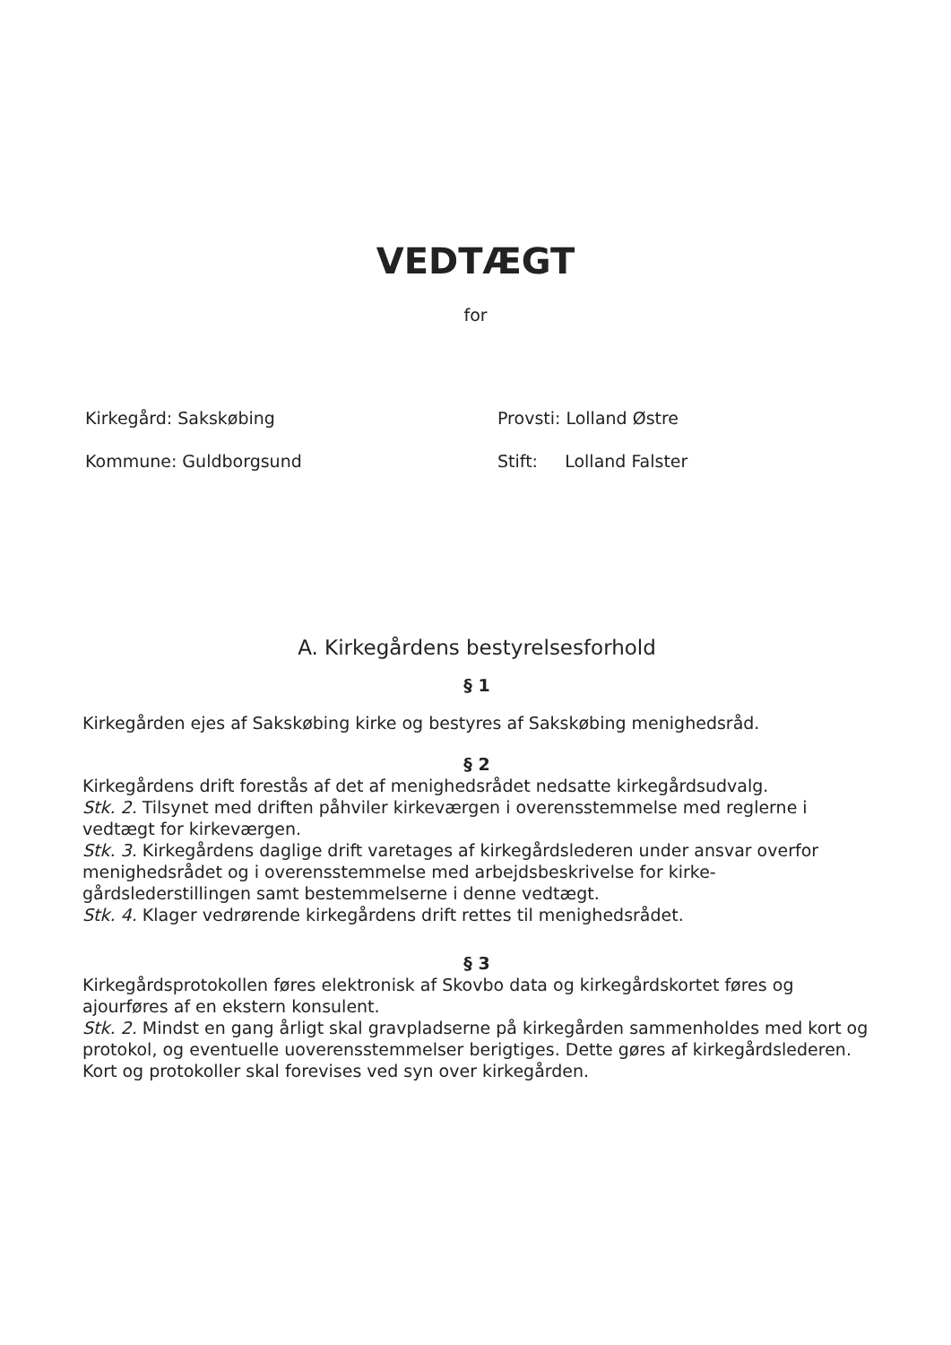VEDTÆGT
for
Kirkegård: Sakskøbing
Provsti: Lolland Østre
Kommune: Guldborgsund
Stift: Lolland Falster
A. Kirkegårdens bestyrelsesforhold
§ 1
Kirkegården ejes af Sakskøbing kirke og bestyres af Sakskøbing menighedsråd.
§ 2
Kirkegårdens drift forestås af det af menighedsrådet nedsatte kirkegårdsudvalg.
Stk. 2. Tilsynet med driften påhviler kirkeværgen i overensstemmelse med reglerne i vedtægt for kirkeværgen.
Stk. 3. Kirkegårdens daglige drift varetages af kirkegårdslederen under ansvar overfor menighedsrådet og i overensstemmelse med arbejdsbeskrivelse for kirke-gårdslederstillingen samt bestemmelserne i denne vedtægt.
Stk. 4. Klager vedrørende kirkegårdens drift rettes til menighedsrådet.
§ 3
Kirkegårdsprotokollen føres elektronisk af Skovbo data og kirkegårdskortet føres og ajourføres af en ekstern konsulent.
Stk. 2. Mindst en gang årligt skal gravpladserne på kirkegården sammenholdes med kort og protokol, og eventuelle uoverensstemmelser berigtiges. Dette gøres af kirkegårdslederen. Kort og protokoller skal forevises ved syn over kirkegården.